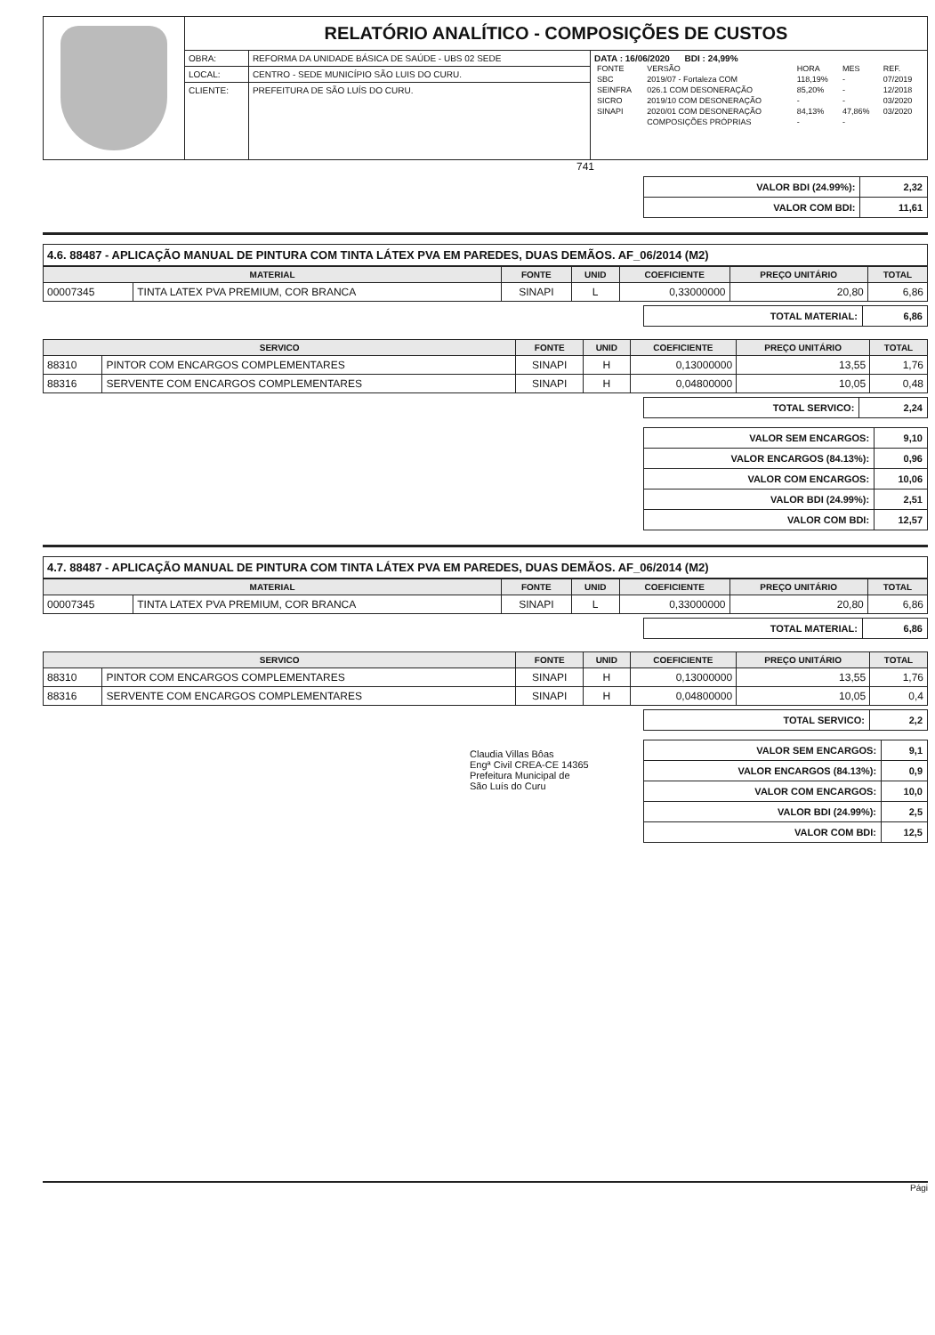| | RELATÓRIO ANALÍTICO - COMPOSIÇÕES DE CUSTOS | | |
| | OBRA: | REFORMA DA UNIDADE BÁSICA DE SAÚDE - UBS 02 SEDE | DATA : 16/06/2020 BDI : 24,99% / FONTE / VERSÃO / HORA / MES / REF. / / SBC / 2019/07 - Fortaleza COM / 118,19% / - / 07/2019 / / SEINFRA / 026.1 COM DESONERAÇÃO / 85,20% / - / 12/2018 / / SICRO / 2019/10 COM DESONERAÇÃO / - / - / 03/2020 / / SINAPI / 2020/01 COM DESONERAÇÃO / 84,13% / 47,86% / 03/2020 / / / COMPOSIÇÕES PRÓPRIAS / - / - / / |
| | LOCAL: | CENTRO - SEDE MUNICÍPIO SÃO LUIS DO CURU. | |
| | CLIENTE: | PREFEITURA DE SÃO LUÍS DO CURU. | |
741
| VALOR BDI (24.99%): | 2,32 |
| VALOR COM BDI: | 11,61 |
4.6. 88487 - APLICAÇÃO MANUAL DE PINTURA COM TINTA LÁTEX PVA EM PAREDES, DUAS DEMÃOS. AF_06/2014 (M2)
| MATERIAL | | FONTE | UNID | COEFICIENTE | PREÇO UNITÁRIO | TOTAL |
| --- | --- | --- | --- | --- | --- | --- |
| 00007345 | TINTA LATEX PVA PREMIUM, COR BRANCA | SINAPI | L | 0,33000000 | 20,80 | 6,86 |
| TOTAL MATERIAL: | 6,86 |
| SERVICO | | FONTE | UNID | COEFICIENTE | PREÇO UNITÁRIO | TOTAL |
| --- | --- | --- | --- | --- | --- | --- |
| 88310 | PINTOR COM ENCARGOS COMPLEMENTARES | SINAPI | H | 0,13000000 | 13,55 | 1,76 |
| 88316 | SERVENTE COM ENCARGOS COMPLEMENTARES | SINAPI | H | 0,04800000 | 10,05 | 0,48 |
| TOTAL SERVICO: | 2,24 |
| VALOR SEM ENCARGOS: | 9,10 |
| VALOR ENCARGOS (84.13%): | 0,96 |
| VALOR COM ENCARGOS: | 10,06 |
| VALOR BDI (24.99%): | 2,51 |
| VALOR COM BDI: | 12,57 |
4.7. 88487 - APLICAÇÃO MANUAL DE PINTURA COM TINTA LÁTEX PVA EM PAREDES, DUAS DEMÃOS. AF_06/2014 (M2)
| MATERIAL | | FONTE | UNID | COEFICIENTE | PREÇO UNITÁRIO | TOTAL |
| --- | --- | --- | --- | --- | --- | --- |
| 00007345 | TINTA LATEX PVA PREMIUM, COR BRANCA | SINAPI | L | 0,33000000 | 20,80 | 6,86 |
| TOTAL MATERIAL: | 6,86 |
| SERVICO | | FONTE | UNID | COEFICIENTE | PREÇO UNITÁRIO | TOTAL |
| --- | --- | --- | --- | --- | --- | --- |
| 88310 | PINTOR COM ENCARGOS COMPLEMENTARES | SINAPI | H | 0,13000000 | 13,55 | 1,76 |
| 88316 | SERVENTE COM ENCARGOS COMPLEMENTARES | SINAPI | H | 0,04800000 | 10,05 | 0,4 |
| TOTAL SERVICO: | 2,2 |
Claudia Villas Bôas
Engª Civil CREA-CE 14365
Prefeitura Municipal de
São Luís do Curu
| VALOR SEM ENCARGOS: | 9,1 |
| VALOR ENCARGOS (84.13%): | 0,9 |
| VALOR COM ENCARGOS: | 10,0 |
| VALOR BDI (24.99%): | 2,5 |
| VALOR COM BDI: | 12,5 |
Pági